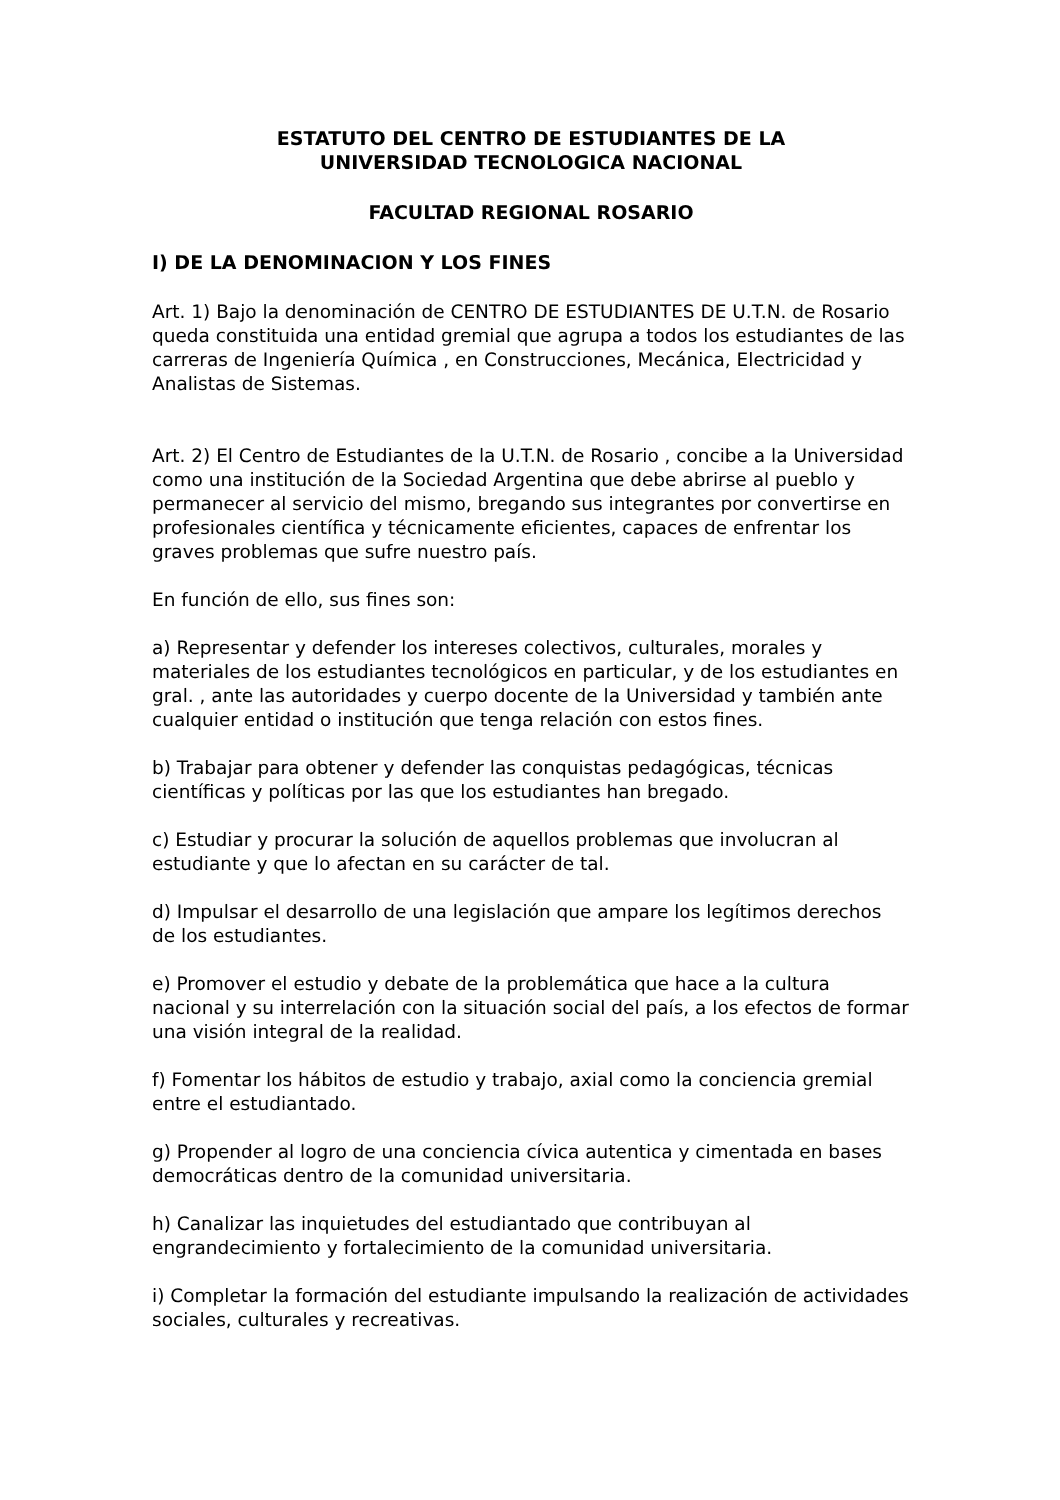ESTATUTO DEL CENTRO DE ESTUDIANTES DE LA
UNIVERSIDAD TECNOLOGICA NACIONAL
FACULTAD REGIONAL ROSARIO
I) DE LA DENOMINACION Y LOS FINES
Art. 1) Bajo la denominación de CENTRO DE ESTUDIANTES DE U.T.N. de Rosario queda constituida una entidad gremial que agrupa a todos los estudiantes de las carreras de Ingeniería Química , en Construcciones, Mecánica, Electricidad y Analistas de Sistemas.
Art. 2) El Centro de Estudiantes de la U.T.N. de Rosario , concibe a la Universidad como una institución de la Sociedad Argentina que debe abrirse al pueblo y permanecer al servicio del mismo, bregando sus integrantes por convertirse en profesionales científica y técnicamente eficientes, capaces de enfrentar los graves problemas que sufre nuestro país.
En función de ello, sus fines son:
a) Representar y defender los intereses colectivos, culturales, morales y materiales de los estudiantes tecnológicos en particular, y de los estudiantes en gral. , ante las autoridades y cuerpo docente de la Universidad y también ante cualquier entidad o institución que tenga relación con estos fines.
b) Trabajar para obtener y defender las conquistas pedagógicas, técnicas científicas y políticas por las que los estudiantes han bregado.
c) Estudiar y procurar la solución de aquellos problemas que involucran al estudiante y que lo afectan en su carácter de tal.
d) Impulsar el desarrollo de una legislación que ampare los legítimos derechos de los estudiantes.
e) Promover el estudio y debate de la problemática que hace a la cultura nacional y su interrelación con la situación social del país, a los efectos de formar una visión integral de la realidad.
f) Fomentar los hábitos de estudio y trabajo, axial como la conciencia gremial entre el estudiantado.
g) Propender al logro de una conciencia cívica autentica y cimentada en bases democráticas dentro de la comunidad universitaria.
h) Canalizar las inquietudes del estudiantado que contribuyan al engrandecimiento y fortalecimiento de la comunidad universitaria.
i) Completar la formación del estudiante impulsando la realización de actividades sociales, culturales y recreativas.